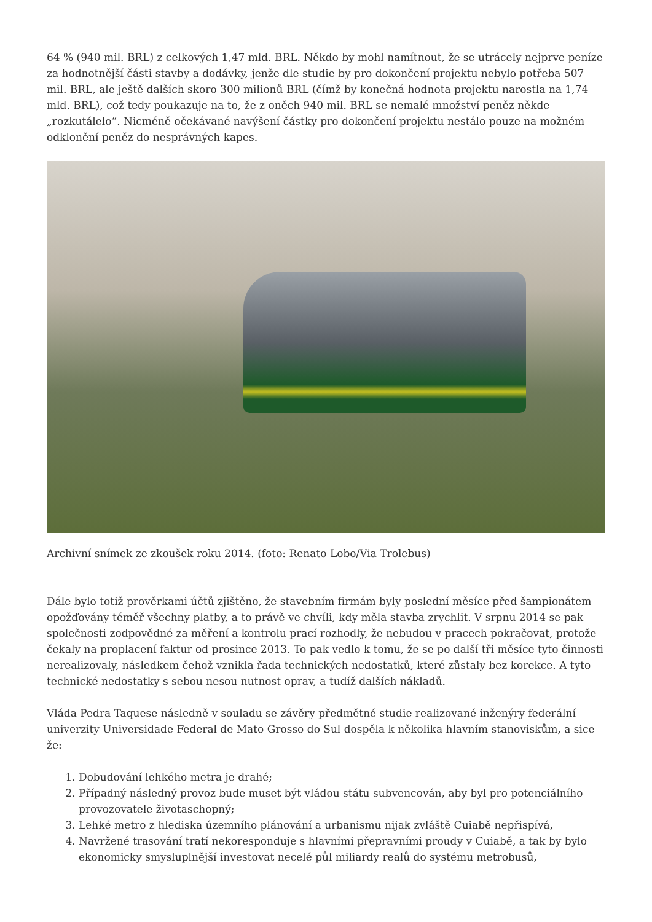64 % (940 mil. BRL) z celkových 1,47 mld. BRL. Někdo by mohl namítnout, že se utrácely nejprve peníze za hodnotnější části stavby a dodávky, jenže dle studie by pro dokončení projektu nebylo potřeba 507 mil. BRL, ale ještě dalších skoro 300 milionů BRL (čímž by konečná hodnota projektu narostla na 1,74 mld. BRL), což tedy poukazuje na to, že z oněch 940 mil. BRL se nemalé množství peněz někde „rozkutálelo“. Nicméně očekávané navýšení částky pro dokončení projektu nestálo pouze na možném odklonění peněz do nesprávných kapes.
Archivní snímek ze zkoušek roku 2014. (foto: Renato Lobo/Via Trolebus)
Dále bylo totiž prověrkami účtů zjištěno, že stavebním firmám byly poslední měsíce před šampionátem opožďovány téměř všechny platby, a to právě ve chvíli, kdy měla stavba zrychlit. V srpnu 2014 se pak společnosti zodpovědné za měření a kontrolu prací rozhodly, že nebudou v pracech pokračovat, protože čekaly na proplacení faktur od prosince 2013. To pak vedlo k tomu, že se po další tři měsíce tyto činnosti nerealizovaly, následkem čehož vznikla řada technických nedostatků, které zůstaly bez korekce. A tyto technické nedostatky s sebou nesou nutnost oprav, a tudíž dalších nákladů.
Vláda Pedra Taquese následně v souladu se závěry předmětné studie realizované inženýry federální univerzity Universidade Federal de Mato Grosso do Sul dospěla k několika hlavním stanoviskům, a sice že:
1. Dobudování lehkého metra je drahé;
2. Případný následný provoz bude muset být vládou státu subvencován, aby byl pro potenciálního provozovatele životaschopný;
3. Lehké metro z hlediska územního plánování a urbanismu nijak zvláště Cuiabě nepřispívá,
4. Navržené trasování tratí nekoresponduje s hlavními přepravními proudy v Cuiabě, a tak by bylo ekonomicky smysluplnější investovat necelé půl miliardy realů do systému metrobusů,